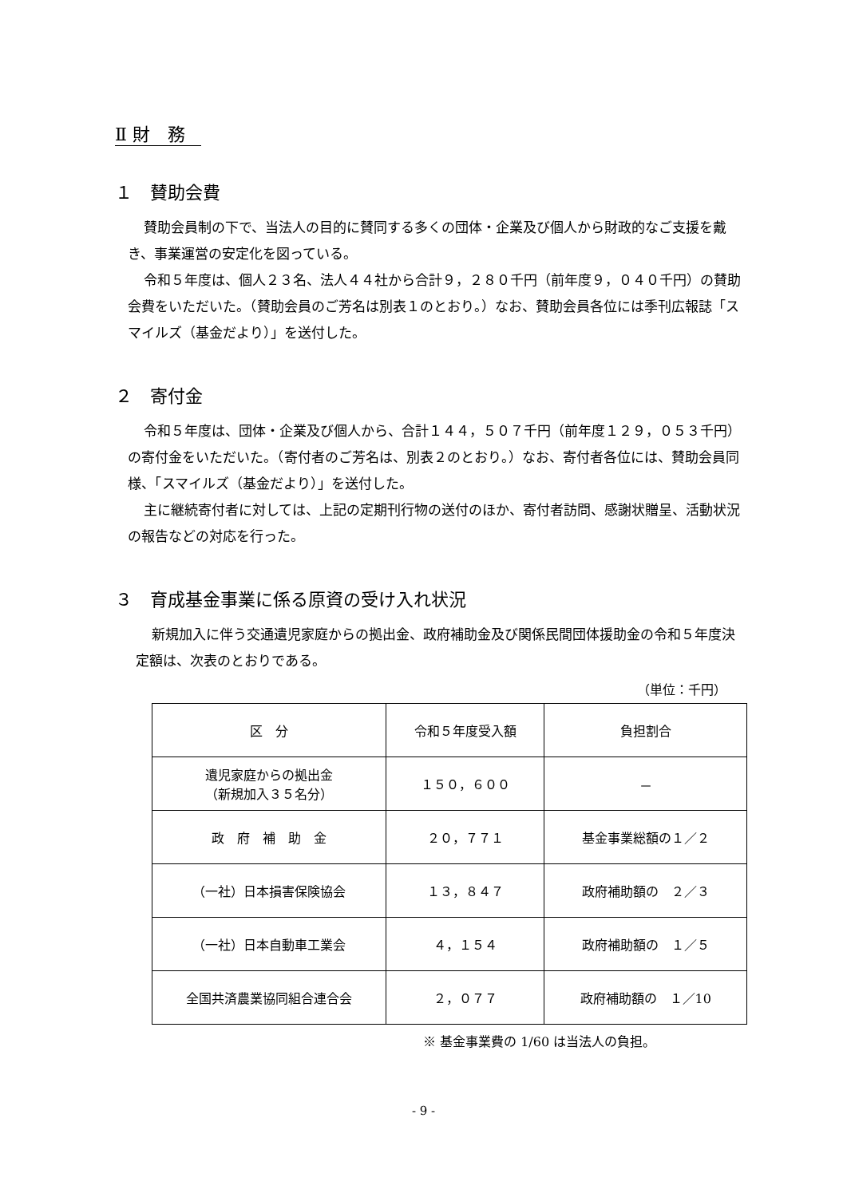Ⅱ 財　務
１　賛助会費
賛助会員制の下で、当法人の目的に賛同する多くの団体・企業及び個人から財政的なご支援を戴き、事業運営の安定化を図っている。
令和５年度は、個人２３名、法人４４社から合計９，２８０千円（前年度９，０４０千円）の賛助会費をいただいた。（賛助会員のご芳名は別表１のとおり。）なお、賛助会員各位には季刊広報誌「スマイルズ（基金だより）」を送付した。
２　寄付金
令和５年度は、団体・企業及び個人から、合計１４４，５０７千円（前年度１２９，０５３千円）の寄付金をいただいた。（寄付者のご芳名は、別表２のとおり。）なお、寄付者各位には、賛助会員同様、「スマイルズ（基金だより）」を送付した。
主に継続寄付者に対しては、上記の定期刊行物の送付のほか、寄付者訪問、感謝状贈呈、活動状況の報告などの対応を行った。
３　育成基金事業に係る原資の受け入れ状況
新規加入に伴う交通遺児家庭からの拠出金、政府補助金及び関係民間団体援助金の令和５年度決定額は、次表のとおりである。
（単位：千円）
| 区 分 | 令和５年度受入額 | 負担割合 |
| --- | --- | --- |
| 遺児家庭からの拠出金 （新規加入３５名分） | １５０，６００ | － |
| 政 府 補 助 金 | ２０，７７１ | 基金事業総額の１／２ |
| （一社）日本損害保険協会 | １３，８４７ | 政府補助額の ２／３ |
| （一社）日本自動車工業会 | ４，１５４ | 政府補助額の １／５ |
| 全国共済農業協同組合連合会 | ２，０７７ | 政府補助額の １／10 |
※ 基金事業費の 1/60 は当法人の負担。
- 9 -